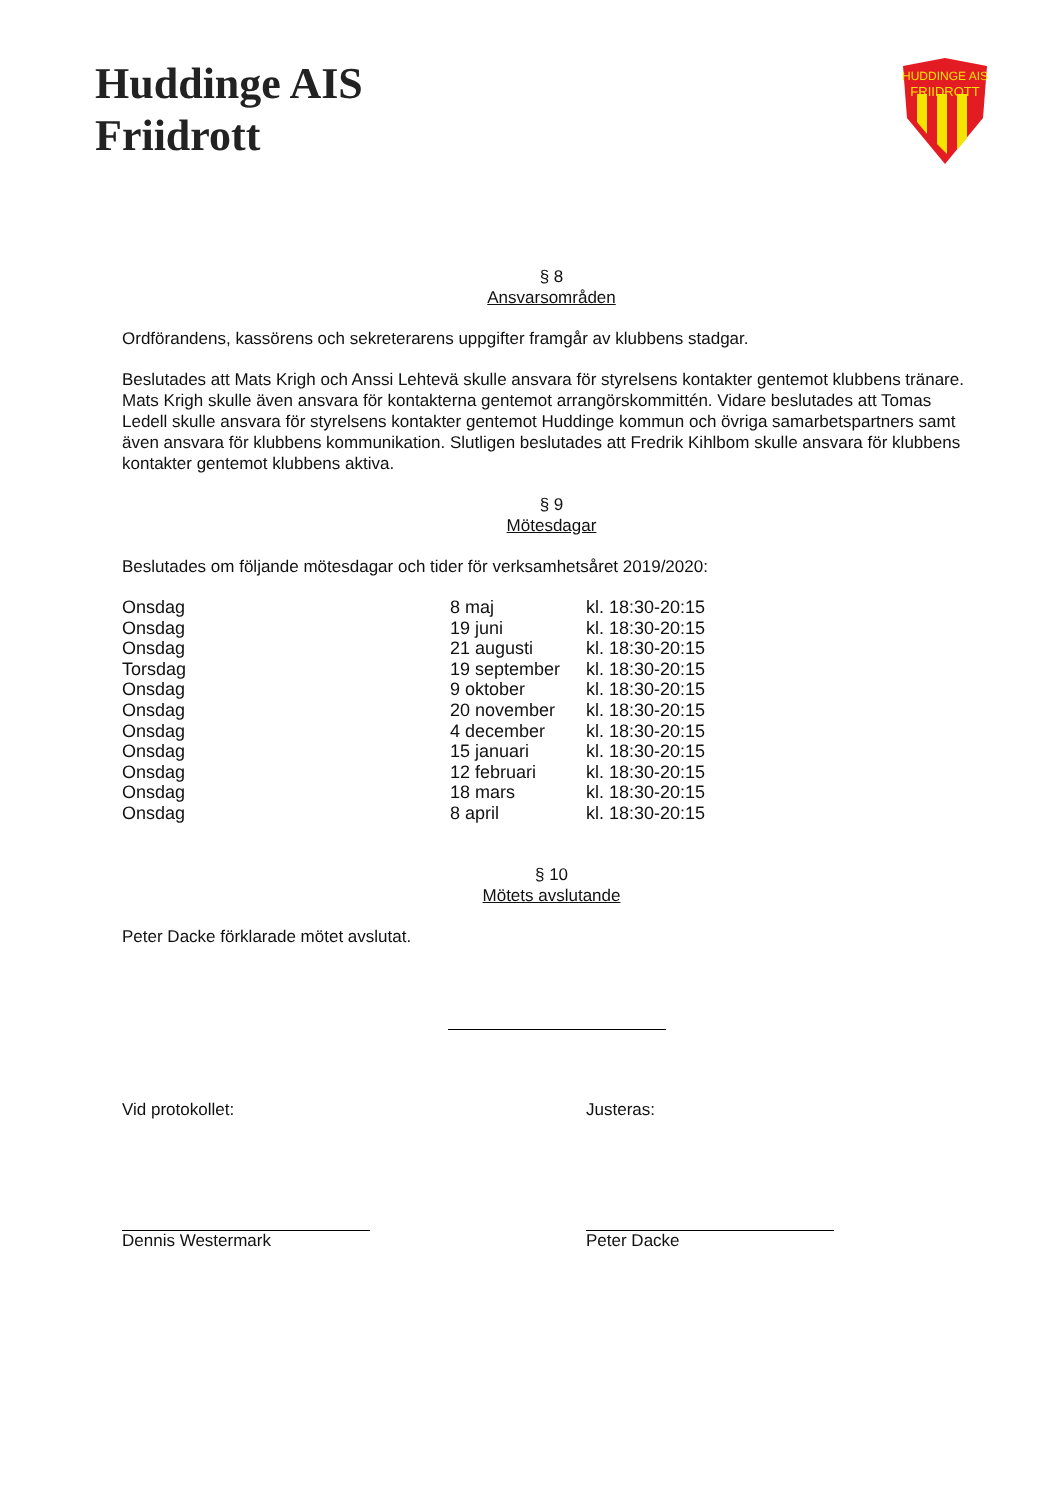Huddinge AIS
Friidrott
HUDDINGE AIS
FRIIDROTT
§ 8
Ansvarsområden
Ordförandens, kassörens och sekreterarens uppgifter framgår av klubbens stadgar.
Beslutades att Mats Krigh och Anssi Lehtevä skulle ansvara för styrelsens kontakter gentemot klubbens tränare. Mats Krigh skulle även ansvara för kontakterna gentemot arrangörskommittén. Vidare beslutades att Tomas Ledell skulle ansvara för styrelsens kontakter gentemot Huddinge kommun och övriga samarbetspartners samt även ansvara för klubbens kommunikation. Slutligen beslutades att Fredrik Kihlbom skulle ansvara för klubbens kontakter gentemot klubbens aktiva.
§ 9
Mötesdagar
Beslutades om följande mötesdagar och tider för verksamhetsåret 2019/2020:
| Onsdag | 8 maj | kl. 18:30-20:15 |
| Onsdag | 19 juni | kl. 18:30-20:15 |
| Onsdag | 21 augusti | kl. 18:30-20:15 |
| Torsdag | 19 september | kl. 18:30-20:15 |
| Onsdag | 9 oktober | kl. 18:30-20:15 |
| Onsdag | 20 november | kl. 18:30-20:15 |
| Onsdag | 4 december | kl. 18:30-20:15 |
| Onsdag | 15 januari | kl. 18:30-20:15 |
| Onsdag | 12 februari | kl. 18:30-20:15 |
| Onsdag | 18 mars | kl. 18:30-20:15 |
| Onsdag | 8 april | kl. 18:30-20:15 |
§ 10
Mötets avslutande
Peter Dacke förklarade mötet avslutat.
Vid protokollet:
Dennis Westermark
Justeras:
Peter Dacke